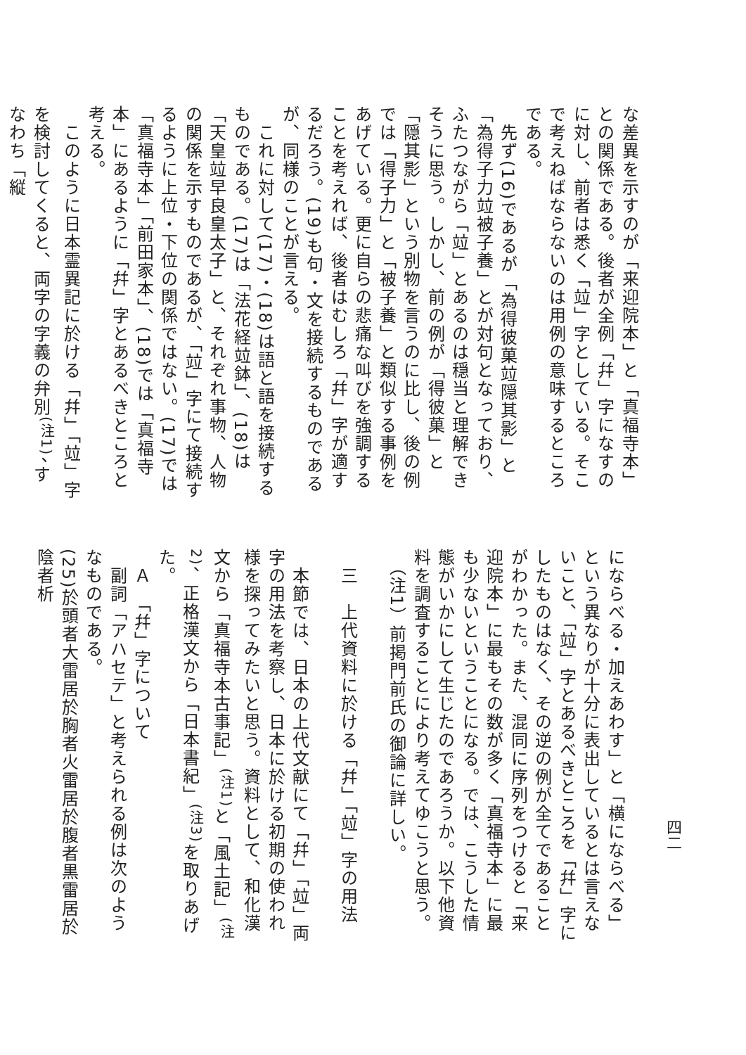な差異を示すのが「来迎院本」と「真福寺本」との関係である。後者が全例「幷」字になすのに対し、前者は悉く「竝」字としている。そこで考えねばならないのは用例の意味するところである。
　先ず(16)であるが「為得彼菓竝隠其影」と「為得子力竝被子養」とが対句となっており、ふたつながら「竝」とあるのは穏当と理解できそうに思う。しかし、前の例が「得彼菓」と「隠其影」という別物を言うのに比し、後の例では「得子力」と「被子養」と類似する事例をあげている。更に自らの悲痛な叫びを強調することを考えれば、後者はむしろ「幷」字が適するだろう。(19)も句・文を接続するものであるが、同様のことが言える。
　これに対して(17)・(18)は語と語を接続するものである。(17)は「法花経竝鉢」、(18)は「天皇竝早良皇太子」と、それぞれ事物、人物の関係を示すものであるが、「竝」字にて接続するように上位・下位の関係ではない。(17)では「真福寺本」「前田家本」、(18)では「真福寺本」にあるように「幷」字とあるべきところと考える。
　このように日本霊異記に於ける「幷」「竝」字を検討してくると、両字の字義の弁別<sup>(注1)</sup>、すなわち「縦
四二
にならべる・加えあわす」と「横にならべる」という異なりが十分に表出しているとは言えないこと、「竝」字とあるべきところを「幷」字にしたものはなく、その逆の例が全てであることがわかった。また、混同に序列をつけると「来迎院本」に最もその数が多く「真福寺本」に最も少ないということになる。では、こうした情態がいかにして生じたのであろうか。以下他資料を調査することにより考えてゆこうと思う。
　（注1）前掲門前氏の御論に詳しい。
　三　上代資料に於ける「幷」「竝」字の用法
　本節では、日本の上代文献にて「幷」「竝」両字の用法を考察し、日本に於ける初期の使われ様を探ってみたいと思う。資料として、和化漢文から「真福寺本古事記」<sup>(注1)</sup>と「風土記」<sup>(注2)</sup>、正格漢文から「日本書紀」<sup>(注3)</sup>を取りあげた。
　Ａ　「幷」字について
　副詞「アハセテ」と考えられる例は次のようなものである。
(25)於頭者大雷居於胸者火雷居於腹者黒雷居於陰者析